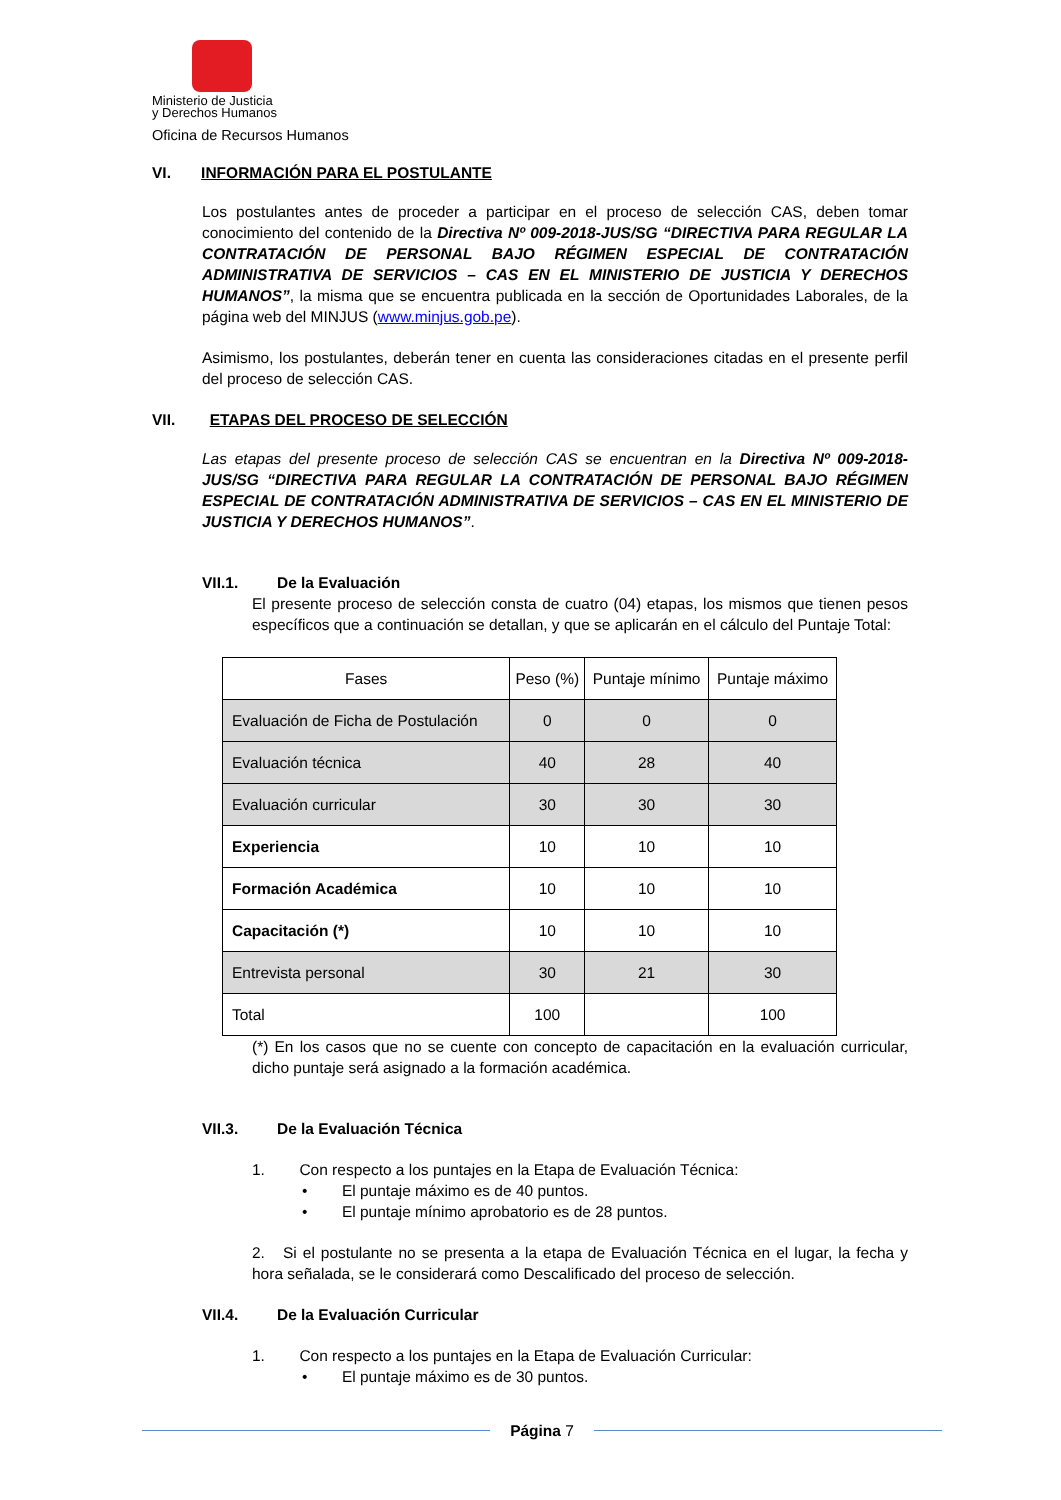Ministerio de Justicia
y Derechos Humanos
Oficina de Recursos Humanos
VI. INFORMACIÓN PARA EL POSTULANTE
Los postulantes antes de proceder a participar en el proceso de selección CAS, deben tomar conocimiento del contenido de la Directiva Nº 009-2018-JUS/SG “DIRECTIVA PARA REGULAR LA CONTRATACIÓN DE PERSONAL BAJO RÉGIMEN ESPECIAL DE CONTRATACIÓN ADMINISTRATIVA DE SERVICIOS – CAS EN EL MINISTERIO DE JUSTICIA Y DERECHOS HUMANOS”, la misma que se encuentra publicada en la sección de Oportunidades Laborales, de la página web del MINJUS (www.minjus.gob.pe).
Asimismo, los postulantes, deberán tener en cuenta las consideraciones citadas en el presente perfil del proceso de selección CAS.
VII. ETAPAS DEL PROCESO DE SELECCIÓN
Las etapas del presente proceso de selección CAS se encuentran en la Directiva Nº 009-2018-JUS/SG “DIRECTIVA PARA REGULAR LA CONTRATACIÓN DE PERSONAL BAJO RÉGIMEN ESPECIAL DE CONTRATACIÓN ADMINISTRATIVA DE SERVICIOS – CAS EN EL MINISTERIO DE JUSTICIA Y DERECHOS HUMANOS”.
VII.1. De la Evaluación
El presente proceso de selección consta de cuatro (04) etapas, los mismos que tienen pesos específicos que a continuación se detallan, y que se aplicarán en el cálculo del Puntaje Total:
| Fases | Peso (%) | Puntaje mínimo | Puntaje máximo |
| Evaluación de Ficha de Postulación | 0 | 0 | 0 |
| Evaluación técnica | 40 | 28 | 40 |
| Evaluación curricular | 30 | 30 | 30 |
| Experiencia | 10 | 10 | 10 |
| Formación Académica | 10 | 10 | 10 |
| Capacitación (*) | 10 | 10 | 10 |
| Entrevista personal | 30 | 21 | 30 |
| Total | 100 | | 100 |
(*) En los casos que no se cuente con concepto de capacitación en la evaluación curricular, dicho puntaje será asignado a la formación académica.
VII.3. De la Evaluación Técnica
1. Con respecto a los puntajes en la Etapa de Evaluación Técnica:
• El puntaje máximo es de 40 puntos.
• El puntaje mínimo aprobatorio es de 28 puntos.
2. Si el postulante no se presenta a la etapa de Evaluación Técnica en el lugar, la fecha y hora señalada, se le considerará como Descalificado del proceso de selección.
VII.4. De la Evaluación Curricular
1. Con respecto a los puntajes en la Etapa de Evaluación Curricular:
• El puntaje máximo es de 30 puntos.
Página 7